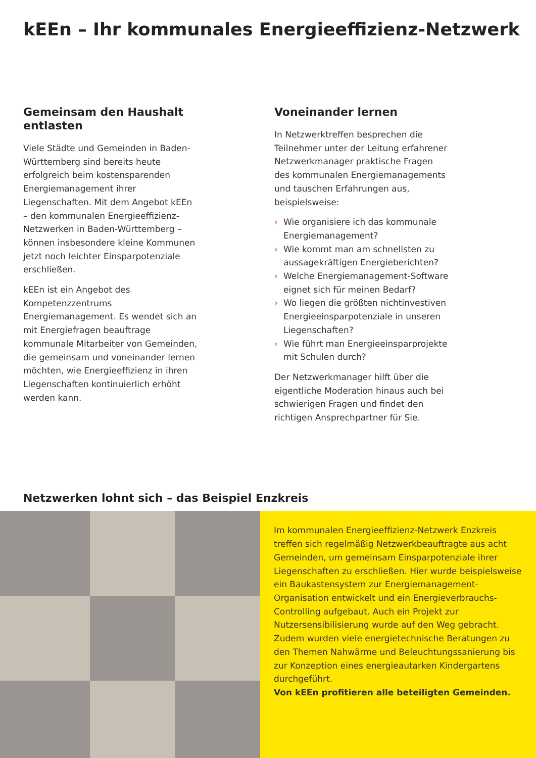kEEn – Ihr kommunales Energieeffizienz-Netzwerk
Gemeinsam den Haushalt entlasten
Viele Städte und Gemeinden in Baden-Württemberg sind bereits heute erfolgreich beim kostensparenden Energiemanagement ihrer Liegenschaften. Mit dem Angebot kEEn – den kommunalen Energieeffizienz-Netzwerken in Baden-Württemberg – können insbesondere kleine Kommunen jetzt noch leichter Einsparpotenziale erschließen.
kEEn ist ein Angebot des Kompetenzzentrums Energiemanagement. Es wendet sich an mit Energiefragen beauftrage kommunale Mitarbeiter von Gemeinden, die gemeinsam und voneinander lernen möchten, wie Energieeffizienz in ihren Liegenschaften kontinuierlich erhöht werden kann.
Voneinander lernen
In Netzwerktreffen besprechen die Teilnehmer unter der Leitung erfahrener Netzwerkmanager praktische Fragen des kommunalen Energiemanagements und tauschen Erfahrungen aus, beispielsweise:
› Wie organisiere ich das kommunale Energiemanagement?
› Wie kommt man am schnellsten zu aussagekräftigen Energieberichten?
› Welche Energiemanagement-Software eignet sich für meinen Bedarf?
› Wo liegen die größten nichtinvestiven Energieeinsparpotenziale in unseren Liegenschaften?
› Wie führt man Energieeinsparprojekte mit Schulen durch?
Der Netzwerkmanager hilft über die eigentliche Moderation hinaus auch bei schwierigen Fragen und findet den richtigen Ansprechpartner für Sie.
Netzwerken lohnt sich – das Beispiel Enzkreis
Im kommunalen Energieeffizienz-Netzwerk Enzkreis treffen sich regelmäßig Netzwerkbeauftragte aus acht Gemeinden, um gemeinsam Einsparpotenziale ihrer Liegenschaften zu erschließen. Hier wurde beispielsweise ein Baukastensystem zur Energiemanagement-Organisation entwickelt und ein Energieverbrauchs-Controlling aufgebaut. Auch ein Projekt zur Nutzersensibilisierung wurde auf den Weg gebracht. Zudem wurden viele energietechnische Beratungen zu den Themen Nahwärme und Beleuchtungssanierung bis zur Konzeption eines energieautarken Kindergartens durchgeführt.
Von kEEn profitieren alle beteiligten Gemeinden.